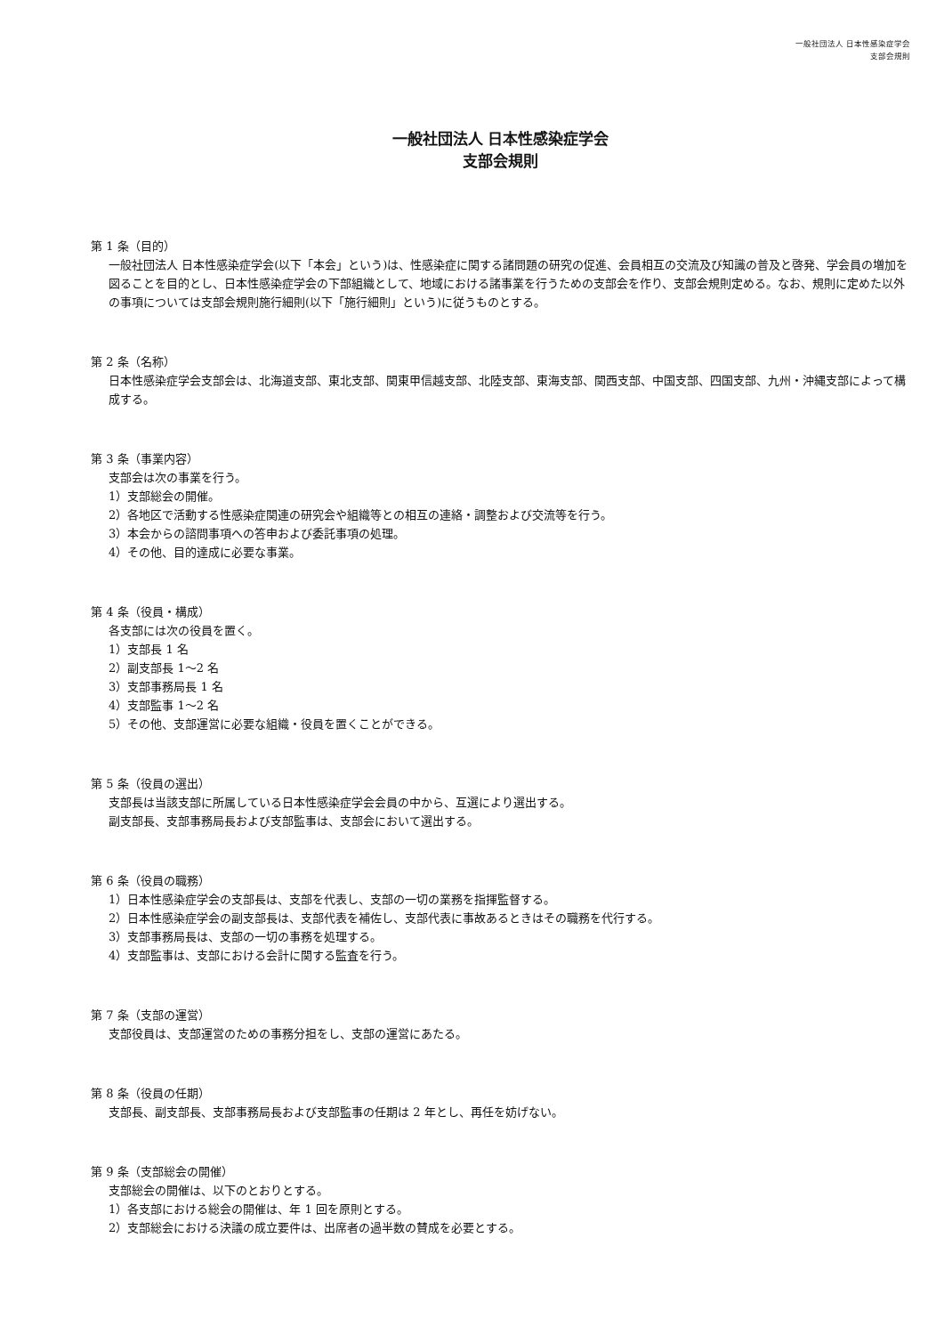一般社団法人 日本性感染症学会
支部会規則
一般社団法人 日本性感染症学会
支部会規則
第 1 条（目的）
一般社団法人 日本性感染症学会(以下「本会」という)は、性感染症に関する諸問題の研究の促進、会員相互の交流及び知識の普及と啓発、学会員の増加を図ることを目的とし、日本性感染症学会の下部組織として、地域における諸事業を行うための支部会を作り、支部会規則定める。なお、規則に定めた以外の事項については支部会規則施行細則(以下「施行細則」という)に従うものとする。
第 2 条（名称）
日本性感染症学会支部会は、北海道支部、東北支部、関東甲信越支部、北陸支部、東海支部、関西支部、中国支部、四国支部、九州・沖縄支部によって構成する。
第 3 条（事業内容）
支部会は次の事業を行う。
1）支部総会の開催。
2）各地区で活動する性感染症関連の研究会や組織等との相互の連絡・調整および交流等を行う。
3）本会からの諮問事項への答申および委託事項の処理。
4）その他、目的達成に必要な事業。
第 4 条（役員・構成）
各支部には次の役員を置く。
1）支部長 1 名
2）副支部長 1～2 名
3）支部事務局長 1 名
4）支部監事 1～2 名
5）その他、支部運営に必要な組織・役員を置くことができる。
第 5 条（役員の選出）
支部長は当該支部に所属している日本性感染症学会会員の中から、互選により選出する。
副支部長、支部事務局長および支部監事は、支部会において選出する。
第 6 条（役員の職務）
1）日本性感染症学会の支部長は、支部を代表し、支部の一切の業務を指揮監督する。
2）日本性感染症学会の副支部長は、支部代表を補佐し、支部代表に事故あるときはその職務を代行する。
3）支部事務局長は、支部の一切の事務を処理する。
4）支部監事は、支部における会計に関する監査を行う。
第 7 条（支部の運営）
支部役員は、支部運営のための事務分担をし、支部の運営にあたる。
第 8 条（役員の任期）
支部長、副支部長、支部事務局長および支部監事の任期は 2 年とし、再任を妨げない。
第 9 条（支部総会の開催）
支部総会の開催は、以下のとおりとする。
1）各支部における総会の開催は、年 1 回を原則とする。
2）支部総会における決議の成立要件は、出席者の過半数の賛成を必要とする。